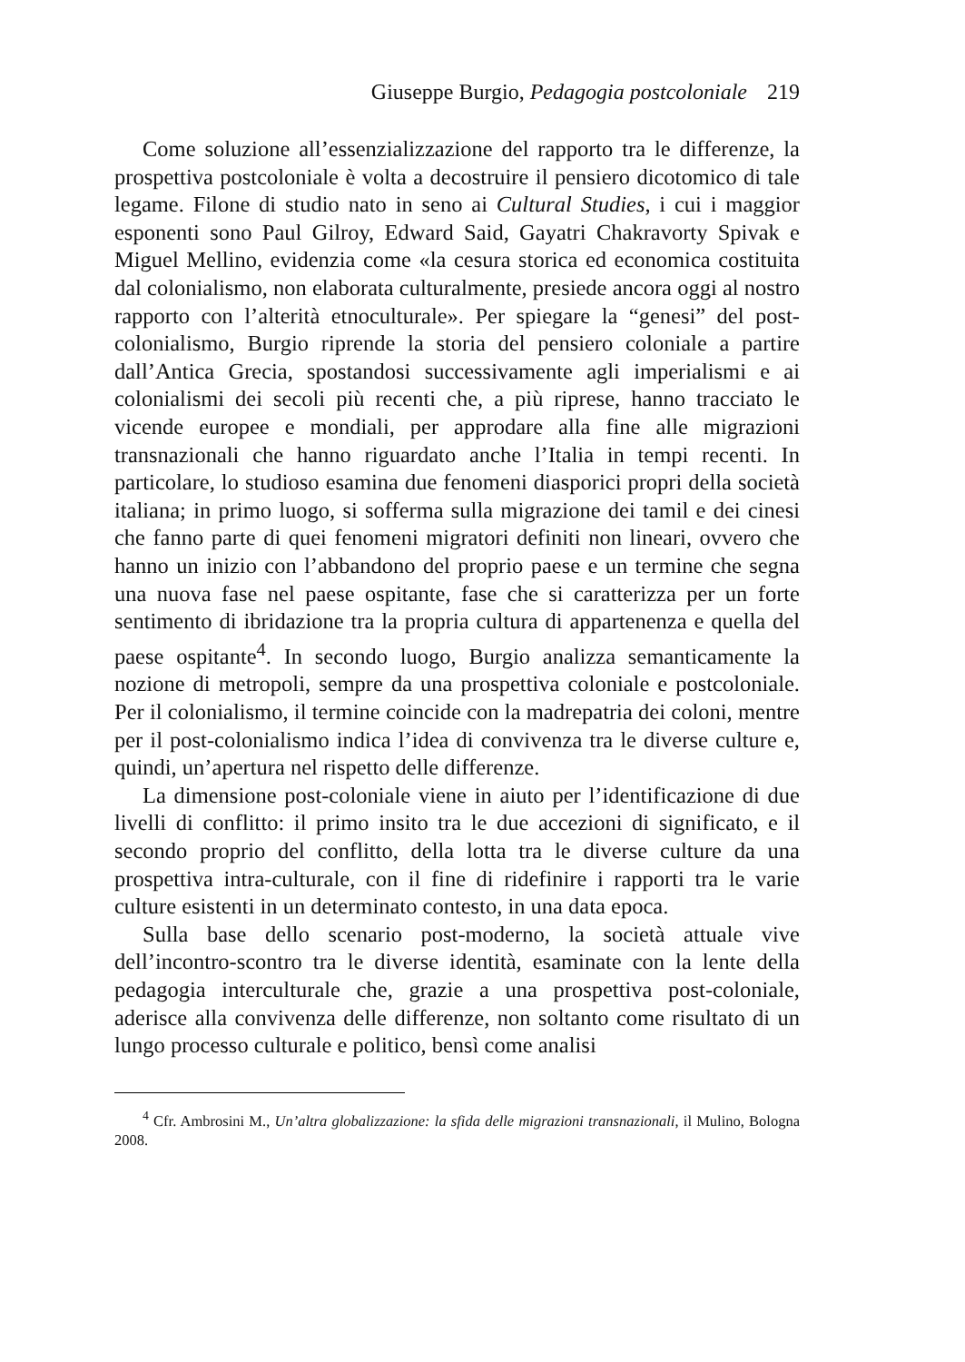Giuseppe Burgio, Pedagogia postcoloniale 219
Come soluzione all’essenzializzazione del rapporto tra le differenze, la prospettiva postcoloniale è volta a decostruire il pensiero dicotomico di tale legame. Filone di studio nato in seno ai Cultural Studies, i cui i maggior esponenti sono Paul Gilroy, Edward Said, Gayatri Chakravorty Spivak e Miguel Mellino, evidenzia come «la cesura storica ed economica costituita dal colonialismo, non elaborata culturalmente, presiede ancora oggi al nostro rapporto con l’alterità etnoculturale». Per spiegare la “genesi” del post-colonialismo, Burgio riprende la storia del pensiero coloniale a partire dall’Antica Grecia, spostandosi successivamente agli imperialismi e ai colonialismi dei secoli più recenti che, a più riprese, hanno tracciato le vicende europee e mondiali, per approdare alla fine alle migrazioni transnazionali che hanno riguardato anche l’Italia in tempi recenti. In particolare, lo studioso esamina due fenomeni diasporici propri della società italiana; in primo luogo, si sofferma sulla migrazione dei tamil e dei cinesi che fanno parte di quei fenomeni migratori definiti non lineari, ovvero che hanno un inizio con l’abbandono del proprio paese e un termine che segna una nuova fase nel paese ospitante, fase che si caratterizza per un forte sentimento di ibridazione tra la propria cultura di appartenenza e quella del paese ospitante<sup>4</sup>. In secondo luogo, Burgio analizza semanticamente la nozione di metropoli, sempre da una prospettiva coloniale e postcoloniale. Per il colonialismo, il termine coincide con la madrepatria dei coloni, mentre per il post-colonialismo indica l’idea di convivenza tra le diverse culture e, quindi, un’apertura nel rispetto delle differenze.
La dimensione post-coloniale viene in aiuto per l’identificazione di due livelli di conflitto: il primo insito tra le due accezioni di significato, e il secondo proprio del conflitto, della lotta tra le diverse culture da una prospettiva intra-culturale, con il fine di ridefinire i rapporti tra le varie culture esistenti in un determinato contesto, in una data epoca.
Sulla base dello scenario post-moderno, la società attuale vive dell’incontro-scontro tra le diverse identità, esaminate con la lente della pedagogia interculturale che, grazie a una prospettiva post-coloniale, aderisce alla convivenza delle differenze, non soltanto come risultato di un lungo processo culturale e politico, bensì come analisi
<sup>4</sup> Cfr. Ambrosini M., Un’altra globalizzazione: la sfida delle migrazioni transnazionali, il Mulino, Bologna 2008.